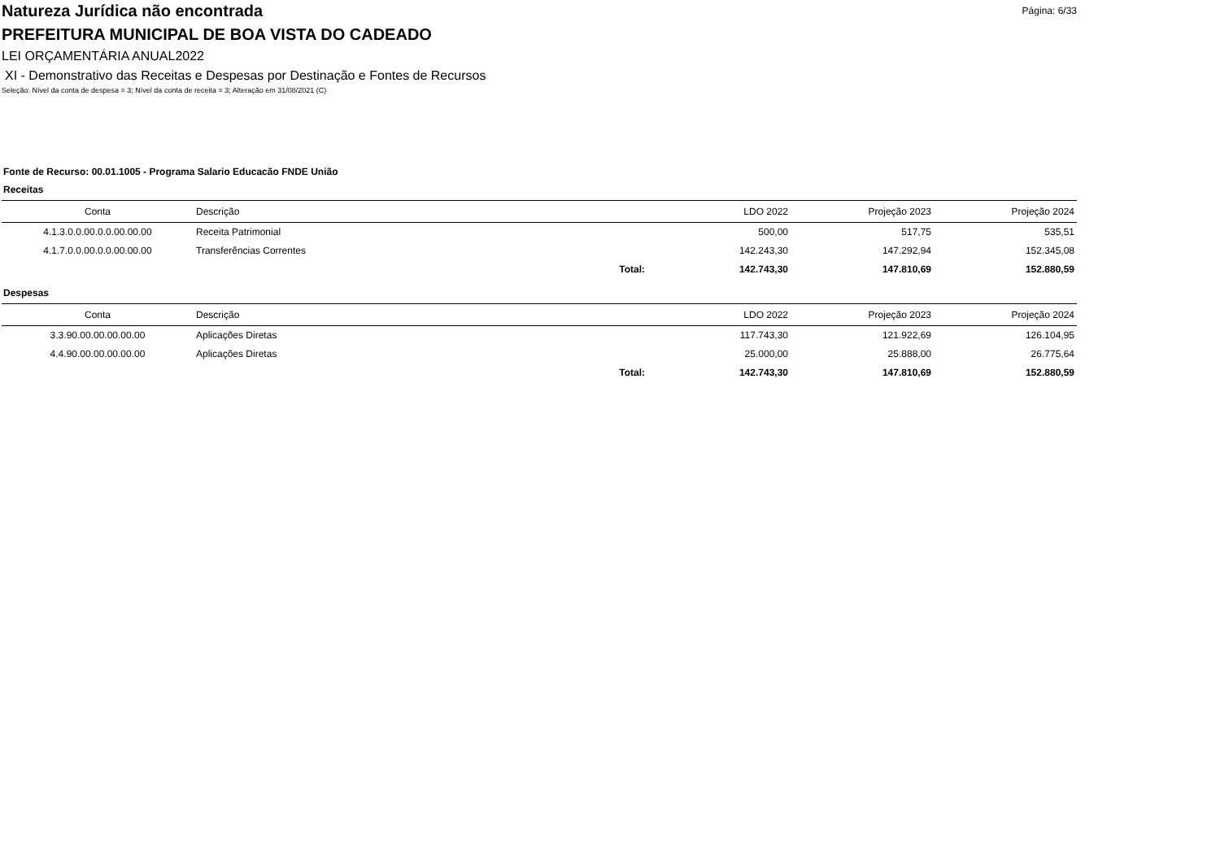Natureza Jurídica não encontrada
Página: 6/33
PREFEITURA MUNICIPAL DE BOA VISTA DO CADEADO
LEI ORÇAMENTÁRIA ANUAL2022
XI - Demonstrativo das Receitas e Despesas por Destinação e Fontes de Recursos
Seleção: Nível da conta de despesa = 3; Nível da conta de receita = 3; Alteração em 31/08/2021 (C)
Fonte de Recurso: 00.01.1005 - Programa Salario Educacão FNDE União
Receitas
| Conta | Descrição | | LDO 2022 | Projeção 2023 | Projeção 2024 |
| --- | --- | --- | --- | --- | --- |
| 4.1.3.0.0.00.0.0.00.00.00 | Receita Patrimonial | | 500,00 | 517,75 | 535,51 |
| 4.1.7.0.0.00.0.0.00.00.00 | Transferências Correntes | | 142.243,30 | 147.292,94 | 152.345,08 |
| | | Total: | 142.743,30 | 147.810,69 | 152.880,59 |
Despesas
| Conta | Descrição | | LDO 2022 | Projeção 2023 | Projeção 2024 |
| --- | --- | --- | --- | --- | --- |
| 3.3.90.00.00.00.00.00 | Aplicações Diretas | | 117.743,30 | 121.922,69 | 126.104,95 |
| 4.4.90.00.00.00.00.00 | Aplicações Diretas | | 25.000,00 | 25.888,00 | 26.775,64 |
| | | Total: | 142.743,30 | 147.810,69 | 152.880,59 |